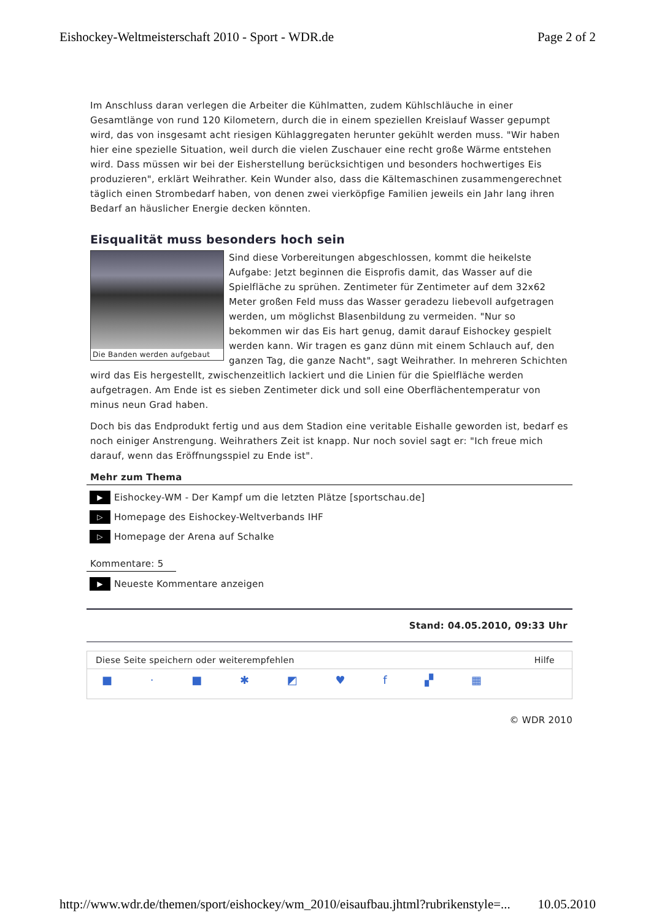Eishockey-Weltmeisterschaft 2010 - Sport - WDR.de Page 2 of 2
Im Anschluss daran verlegen die Arbeiter die Kühlmatten, zudem Kühlschläuche in einer Gesamtlänge von rund 120 Kilometern, durch die in einem speziellen Kreislauf Wasser gepumpt wird, das von insgesamt acht riesigen Kühlaggregaten herunter gekühlt werden muss. "Wir haben hier eine spezielle Situation, weil durch die vielen Zuschauer eine recht große Wärme entstehen wird. Dass müssen wir bei der Eisherstellung berücksichtigen und besonders hochwertiges Eis produzieren", erklärt Weihrather. Kein Wunder also, dass die Kältemaschinen zusammengerechnet täglich einen Strombedarf haben, von denen zwei vierköpfige Familien jeweils ein Jahr lang ihren Bedarf an häuslicher Energie decken könnten.
Eisqualität muss besonders hoch sein
Die Banden werden aufgebaut
Sind diese Vorbereitungen abgeschlossen, kommt die heikelste Aufgabe: Jetzt beginnen die Eisprofis damit, das Wasser auf die Spielfläche zu sprühen. Zentimeter für Zentimeter auf dem 32x62 Meter großen Feld muss das Wasser geradezu liebevoll aufgetragen werden, um möglichst Blasenbildung zu vermeiden. "Nur so bekommen wir das Eis hart genug, damit darauf Eishockey gespielt werden kann. Wir tragen es ganz dünn mit einem Schlauch auf, den ganzen Tag, die ganze Nacht", sagt Weihrather. In mehreren Schichten wird das Eis hergestellt, zwischenzeitlich lackiert und die Linien für die Spielfläche werden aufgetragen. Am Ende ist es sieben Zentimeter dick und soll eine Oberflächentemperatur von minus neun Grad haben.
Doch bis das Endprodukt fertig und aus dem Stadion eine veritable Eishalle geworden ist, bedarf es noch einiger Anstrengung. Weihrathers Zeit ist knapp. Nur noch soviel sagt er: "Ich freue mich darauf, wenn das Eröffnungsspiel zu Ende ist".
Mehr zum Thema
▶ Eishockey-WM - Der Kampf um die letzten Plätze [sportschau.de]
▷ Homepage des Eishockey-Weltverbands IHF
▷ Homepage der Arena auf Schalke
Kommentare: 5
▶ Neueste Kommentare anzeigen
Stand: 04.05.2010, 09:33 Uhr
Diese Seite speichern oder weiterempfehlen Hilfe
■ · ■ ✱ ◩ ♥ f ▞ ▦
© WDR 2010
http://www.wdr.de/themen/sport/eishockey/wm_2010/eisaufbau.jhtml?rubrikenstyle=... 10.05.2010